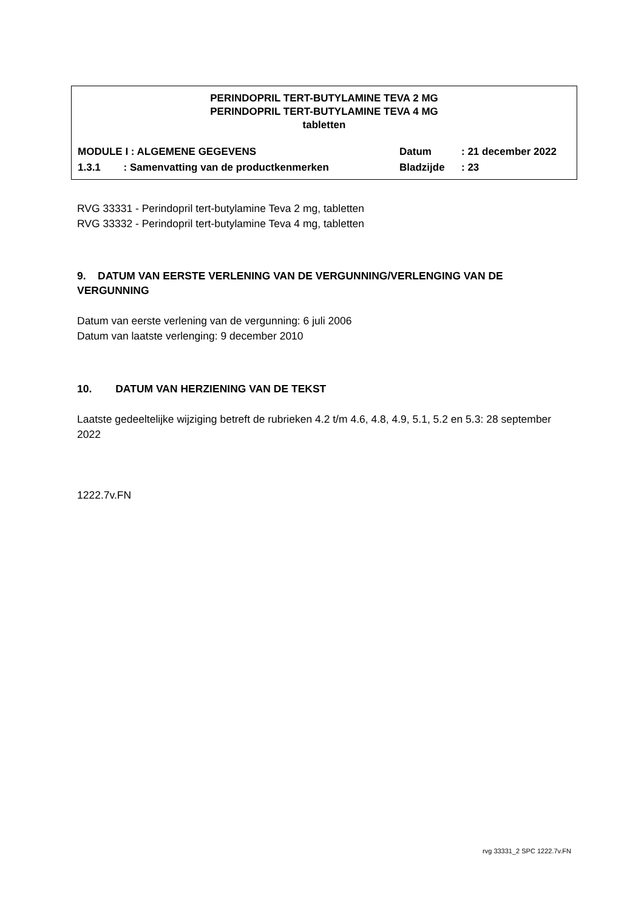PERINDOPRIL TERT-BUTYLAMINE TEVA 2 MG
PERINDOPRIL TERT-BUTYLAMINE TEVA 4 MG
tabletten
MODULE I : ALGEMENE GEGEVENS
1.3.1 : Samenvatting van de productkenmerken
Datum
Bladzijde
: 21 december 2022
: 23
RVG 33331 - Perindopril tert-butylamine Teva 2 mg, tabletten
RVG 33332 - Perindopril tert-butylamine Teva 4 mg, tabletten
9. DATUM VAN EERSTE VERLENING VAN DE VERGUNNING/VERLENGING VAN DE VERGUNNING
Datum van eerste verlening van de vergunning: 6 juli 2006
Datum van laatste verlenging: 9 december 2010
10. DATUM VAN HERZIENING VAN DE TEKST
Laatste gedeeltelijke wijziging betreft de rubrieken 4.2 t/m 4.6, 4.8, 4.9, 5.1, 5.2 en 5.3: 28 september 2022
1222.7v.FN
rvg 33331_2 SPC 1222.7v.FN